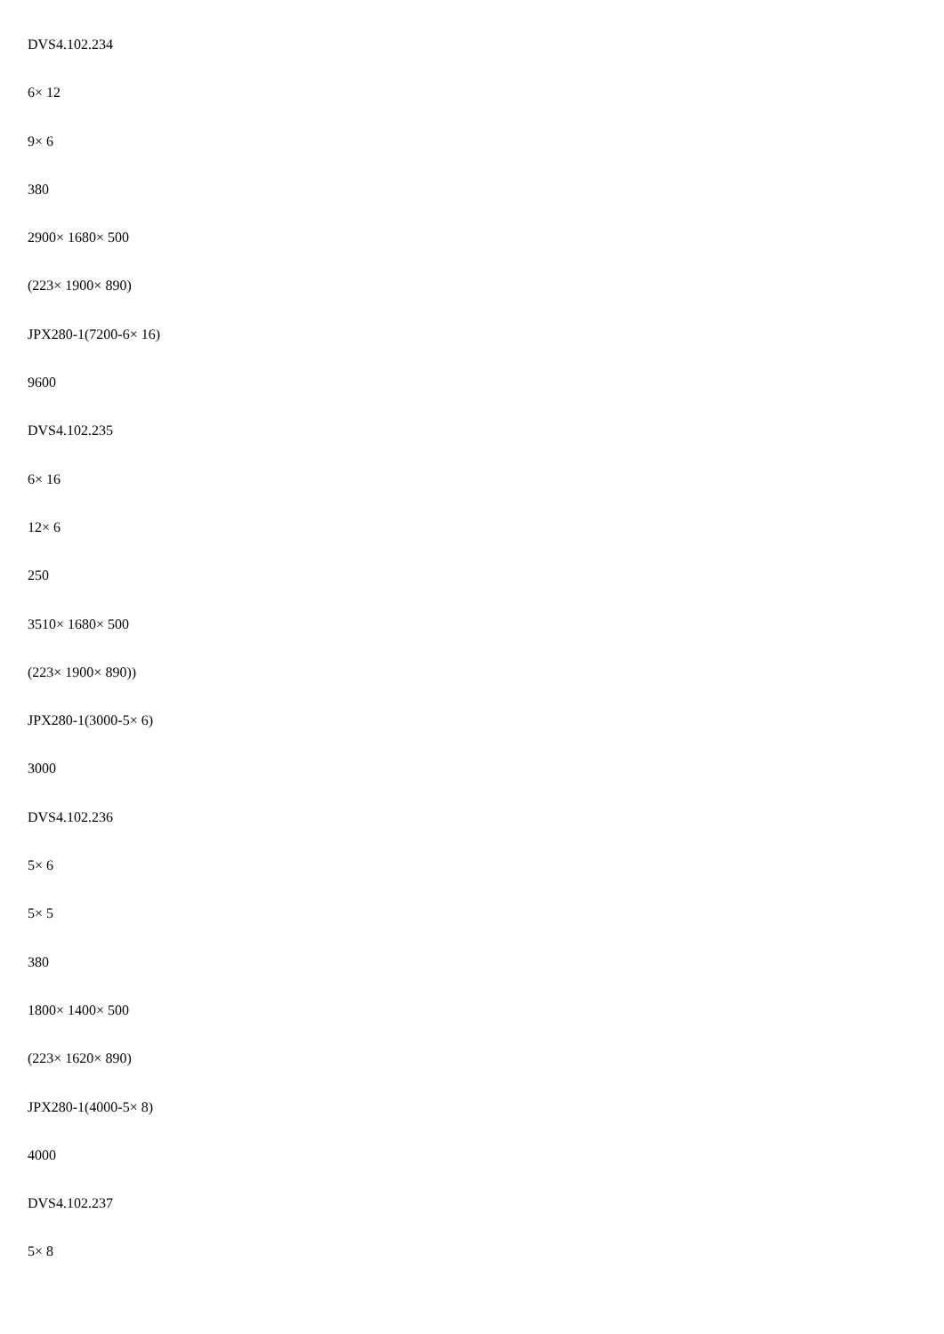DVS4.102.234
6× 12
9× 6
380
2900× 1680× 500
(223× 1900× 890)
JPX280-1(7200-6× 16)
9600
DVS4.102.235
6× 16
12× 6
250
3510× 1680× 500
(223× 1900× 890))
JPX280-1(3000-5× 6)
3000
DVS4.102.236
5× 6
5× 5
380
1800× 1400× 500
(223× 1620× 890)
JPX280-1(4000-5× 8)
4000
DVS4.102.237
5× 8